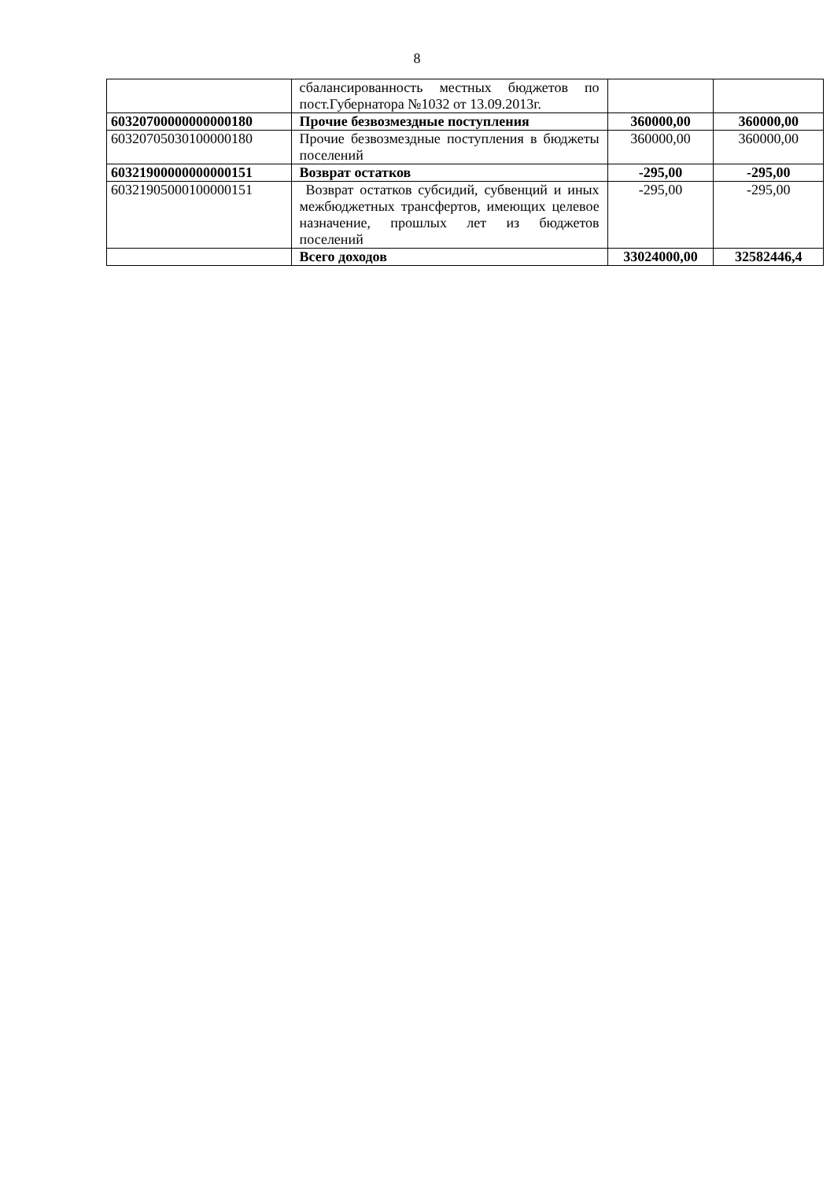8
| | сбалансированность местных бюджетов по пост.Губернатора №1032 от 13.09.2013г. | | |
| 60320700000000000180 | Прочие безвозмездные поступления | 360000,00 | 360000,00 |
| 60320705030100000180 | Прочие безвозмездные поступления в бюджеты поселений | 360000,00 | 360000,00 |
| 60321900000000000151 | Возврат остатков | -295,00 | -295,00 |
| 60321905000100000151 | Возврат остатков субсидий, субвенций и иных межбюджетных трансфертов, имеющих целевое назначение, прошлых лет из бюджетов поселений | -295,00 | -295,00 |
| | Всего доходов | 33024000,00 | 32582446,4 |